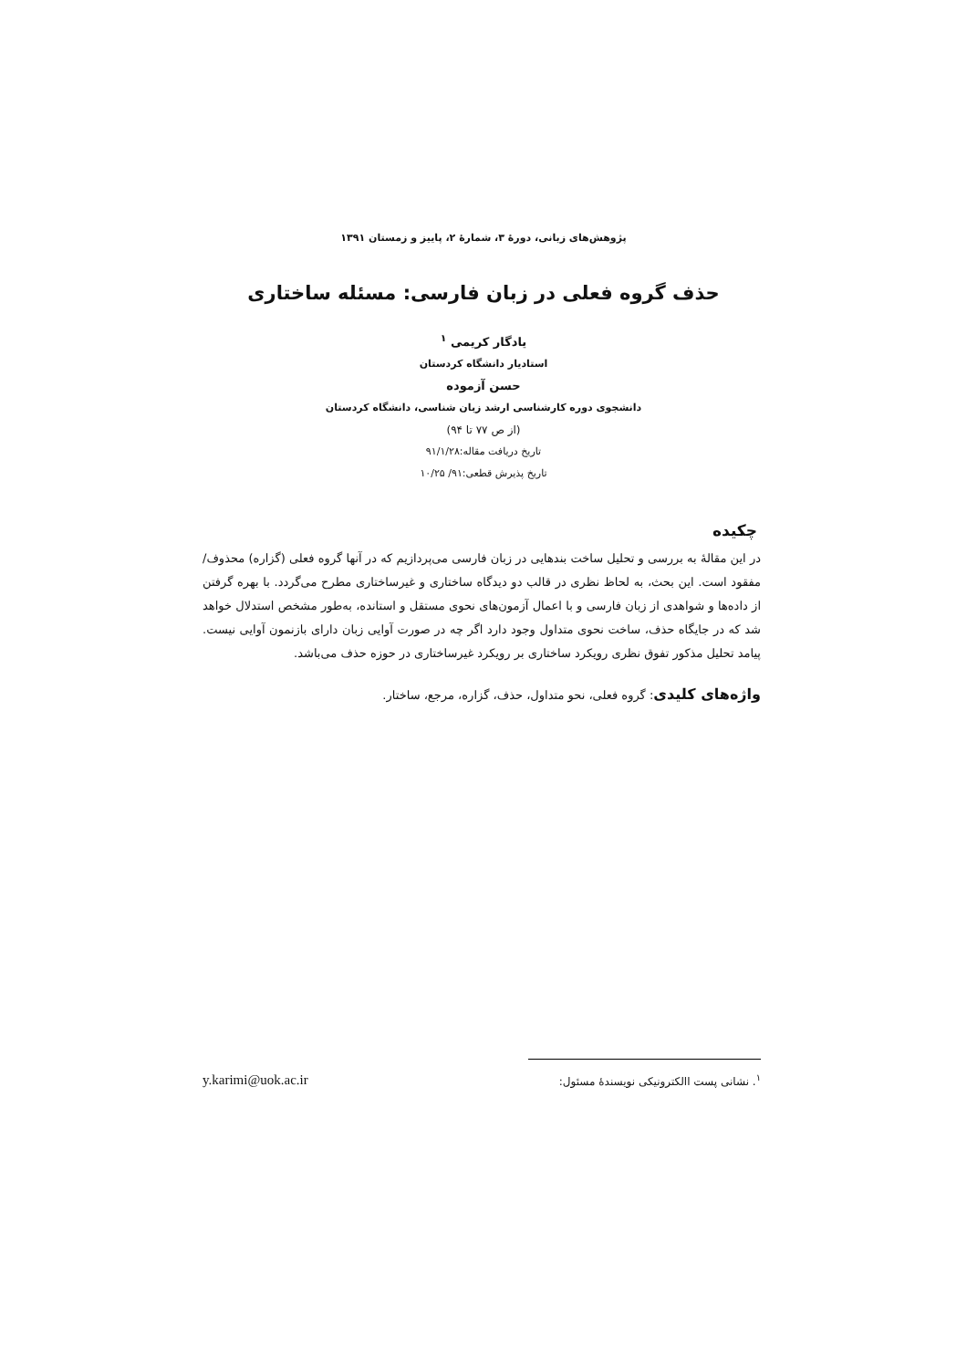پژوهش‌های زبانی، دورهٔ ۳، شمارهٔ ۲، پاییز و زمستان ۱۳۹۱
حذف گروه فعلی در زبان فارسی: مسئله ساختاری
یادگار کریمی <sup>۱</sup>
استادیار دانشگاه کردستان
حسن آزموده
دانشجوی دوره کارشناسی ارشد زبان شناسی، دانشگاه کردستان
(از ص ۷۷ تا ۹۴)
تاریخ دریافت مقاله:۹۱/۱/۲۸
تاریخ پذیرش قطعی:۹۱/ ۱۰/۲۵
چکیده
در این مقالهٔ به بررسی و تحلیل ساخت بندهایی در زبان فارسی می‌پردازیم که در آنها گروه فعلی (گزاره) محذوف/مفقود است. این بحث، به لحاظ نظری در قالب دو دیدگاه ساختاری و غیرساختاری مطرح می‌گردد. با بهره گرفتن از داده‌ها و شواهدی از زبان فارسی و با اعمال آزمون‌های نحوی مستقل و استانده، به‌طور مشخص استدلال خواهد شد که در جایگاه حذف، ساخت نحوی متداول وجود دارد اگر چه در صورت آوایی زبان دارای بازنمون آوایی نیست. پیامد تحلیل مذکور تفوق نظری رویکرد ساختاری بر رویکرد غیرساختاری در حوزه حذف می‌باشد.
واژه‌های کلیدی: گروه فعلی، نحو متداول، حذف، گزاره، مرجع، ساختار.
<sup>۱</sup>. نشانی پست االکترونیکی نویسندهٔ مسئول: y.karimi@uok.ac.ir